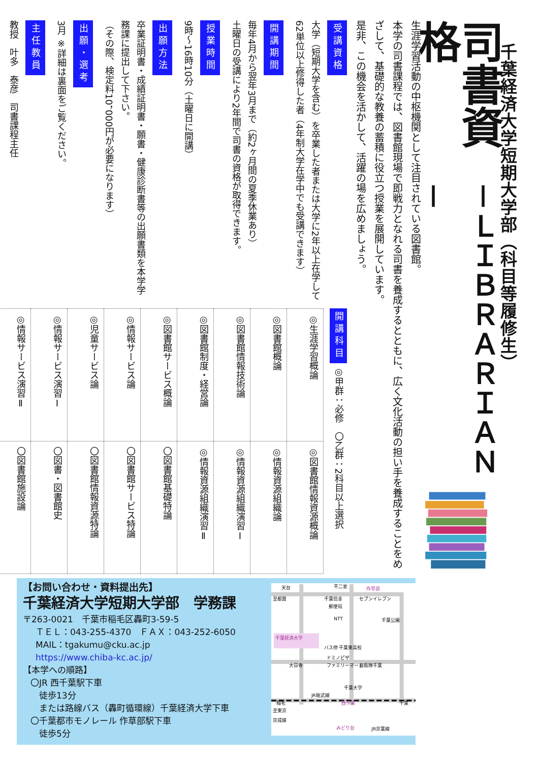千葉経済大学短期大学部（科目等履修生）
司書資格
－ＬＩＢＲＡＲＩＡＮ－
生涯学習活動の中枢機関として注目されている図書館。
本学の司書課程では、図書館現場で即戦力となれる司書を養成するとともに、広く文化活動の担い手を養成することをめざして、基礎的な教養の蓄積に役立つ授業を展開しています。
是非、この機会を活かして、活躍の場を広めましょう。
受講資格
大学（短期大学を含む）を卒業した者または大学に2年以上在学して62単位以上修得した者（4年制大学在学中でも受講できます）
開講期間
毎年4月から翌年3月まで（約2ヶ月間の夏季休業あり）
土曜日の受講により2年間で司書の資格が取得できます。
授業時間
9時～16時10分（土曜日に開講）
出願方法
卒業証明書・成績証明書・願書・健康診断書等の出願書類を本学学務課に提出して下さい。
（その際、検定料10，000円が必要になります）
出願・選考
3月 ※詳細は裏面をご覧ください。
主任教員
教授　叶多　泰彦　司書課程主任
開講科目 ◎甲群：必修　〇乙群：2科目以上選択
| ◎生涯学習概論 | ◎図書館情報資源概論 |
| ◎図書館概論 | ◎情報資源組織論 |
| ◎図書館情報技術論 | ◎情報資源組織演習Ⅰ |
| ◎図書館制度・経営論 | ◎情報資源組織演習Ⅱ |
| ◎図書館サービス概論 | 〇図書館基礎特論 |
| ◎情報サービス論 | 〇図書館サービス特論 |
| ◎児童サービス論 | 〇図書館情報資源特論 |
| ◎情報サービス演習Ⅰ | 〇図書・図書館史 |
| ◎情報サービス演習Ⅱ | 〇図書館施設論 |
【お問い合わせ・資料提出先】
千葉経済大学短期大学部　学務課
〒263-0021　千葉市稲毛区轟町3-59-5
ＴＥＬ：043-255-4370　ＦＡＸ：043-252-6050
MAIL：tgakumu@cku.ac.jp
https://www.chiba-kc.ac.jp/
【本学への順路】
〇JR 西千葉駅下車
　徒歩13分
　または路線バス（轟町循環線）千葉経済大学下車
〇千葉都市モノレール 作草部駅下車
　徒歩5分
天台
不二家
作草部
至都賀
千葉信金
郵便局
セブンイレブン
NTT
千葉公園
千葉経済大学
バス停 千葉東高校
ドミノピザ
大日寺
ファミリーマート
自衛隊千葉
千葉大学
JR総武線
稲毛
西千葉
千葉
至東京
京成線
みどり台
JR京葉線